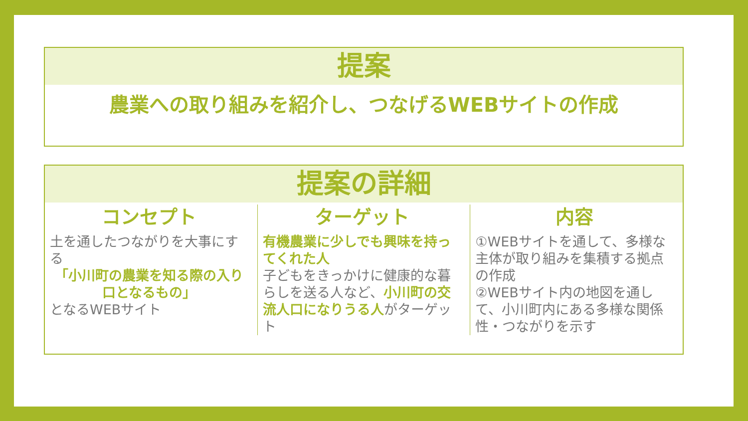提案
農業への取り組みを紹介し、つなげるWEBサイトの作成
提案の詳細
コンセプト
土を通したつながりを大事にする
「小川町の農業を知る際の入り口となるもの」
となるWEBサイト
ターゲット
有機農業に少しでも興味を持ってくれた人
子どもをきっかけに健康的な暮らしを送る人など、小川町の交流人口になりうる人がターゲット
内容
①WEBサイトを通して、多様な主体が取り組みを集積する拠点の作成
②WEBサイト内の地図を通して、小川町内にある多様な関係性・つながりを示す